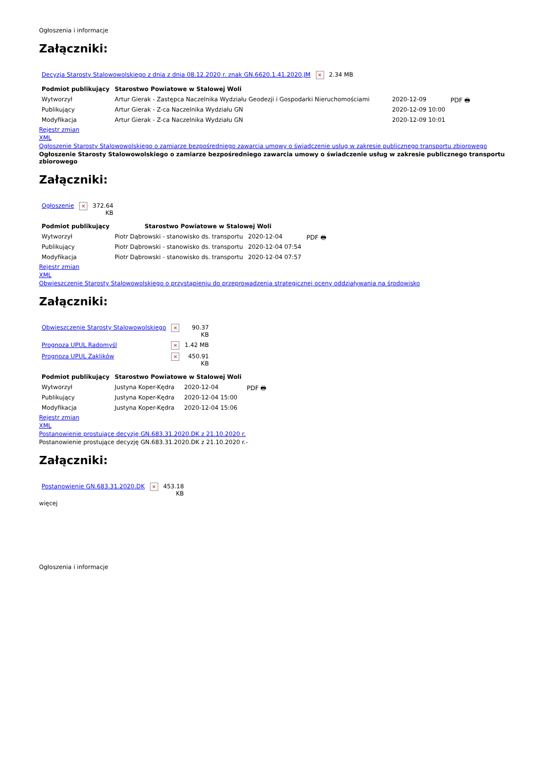Ogłoszenia i informacje
Załączniki:
| Decyzja Starosty Stalowowolskiego z dnia z dnia 08.12.2020 r. znak GN.6620.1.41.2020.JM | × | 2.34 MB |
| Podmiot publikujący | Starostwo Powiatowe w Stalowej Woli | | |
| Wytworzył | Artur Gierak - Zastępca Naczelnika Wydziału Geodezji i Gospodarki Nieruchomościami | 2020-12-09 | PDF 🖶 |
| Publikujący | Artur Gierak - Z-ca Naczelnika Wydziału GN | 2020-12-09 10:00 | |
| Modyfikacja | Artur Gierak - Z-ca Naczelnika Wydziału GN | 2020-12-09 10:01 | |
Rejestr zmian
XML
Ogłoszenie Starosty Stalowowolskiego o zamiarze bezpośredniego zawarcia umowy o świadczenie usług w zakresie publicznego transportu zbiorowego
Ogłoszenie Starosty Stalowowolskiego o zamiarze bezpośredniego zawarcia umowy o świadczenie usług w zakresie publicznego transportu zbiorowego
Załączniki:
| Ogłoszenie | × | 372.64 KB |
| Podmiot publikujący | Starostwo Powiatowe w Stalowej Woli | | |
| Wytworzył | Piotr Dąbrowski - stanowisko ds. transportu | 2020-12-04 | PDF 🖶 |
| Publikujący | Piotr Dąbrowski - stanowisko ds. transportu | 2020-12-04 07:54 | |
| Modyfikacja | Piotr Dąbrowski - stanowisko ds. transportu | 2020-12-04 07:57 | |
Rejestr zmian
XML
Obwieszczenie Starosty Stalowowolskiego o przystąpieniu do przeprowadzenia strategicznej oceny oddziaływania na środowisko
Załączniki:
| Obwieszczenie Starosty Stalowowolskiego | × | 90.37 KB |
| Prognoza UPUL Radomyśl | × | 1.42 MB |
| Prognoza UPUL Zaklików | × | 450.91 KB |
| Podmiot publikujący | Starostwo Powiatowe w Stalowej Woli | | |
| Wytworzył | Justyna Koper-Kędra | 2020-12-04 | PDF 🖶 |
| Publikujący | Justyna Koper-Kędra | 2020-12-04 15:00 | |
| Modyfikacja | Justyna Koper-Kędra | 2020-12-04 15:06 | |
Rejestr zmian
XML
Postanowienie prostujące decyzję GN.683.31.2020.DK z 21.10.2020 r.
Postanowienie prostujące decyzję GN.683.31.2020.DK z 21.10.2020 r.-
Załączniki:
| Postanowienie GN.683.31.2020.DK | × | 453.18 KB |
więcej
Ogłoszenia i informacje